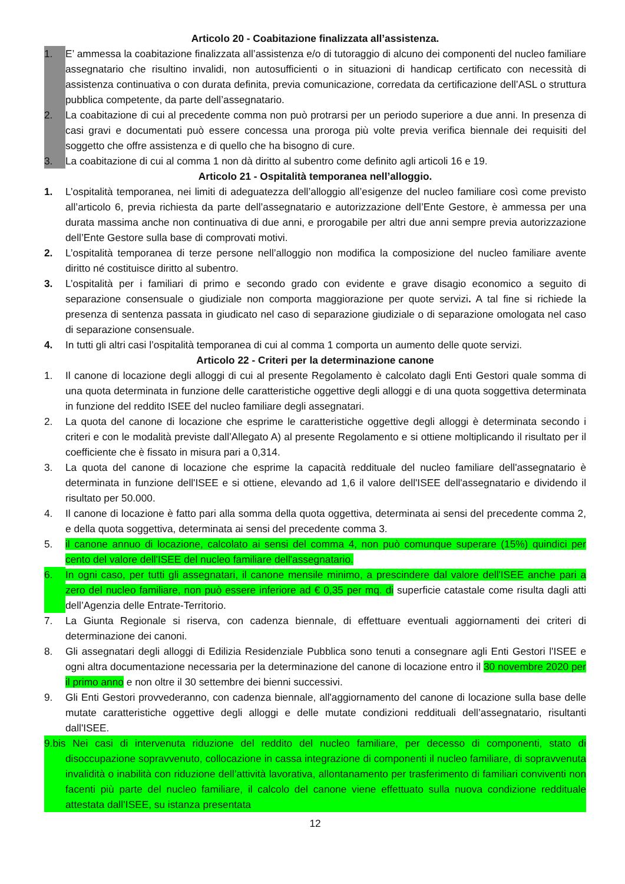Articolo 20 - Coabitazione finalizzata all’assistenza.
1. E’ ammessa la coabitazione finalizzata all’assistenza e/o di tutoraggio di alcuno dei componenti del nucleo familiare assegnatario che risultino invalidi, non autosufficienti o in situazioni di handicap certificato con necessità di assistenza continuativa o con durata definita, previa comunicazione, corredata da certificazione dell’ASL o struttura pubblica competente, da parte dell’assegnatario.
2. La coabitazione di cui al precedente comma non può protrarsi per un periodo superiore a due anni. In presenza di casi gravi e documentati può essere concessa una proroga più volte previa verifica biennale dei requisiti del soggetto che offre assistenza e di quello che ha bisogno di cure.
3. La coabitazione di cui al comma 1 non dà diritto al subentro come definito agli articoli 16 e 19.
Articolo 21 - Ospitalità temporanea nell’alloggio.
1. L’ospitalità temporanea, nei limiti di adeguatezza dell’alloggio all’esigenze del nucleo familiare così come previsto all’articolo 6, previa richiesta da parte dell’assegnatario e autorizzazione dell’Ente Gestore, è ammessa per una durata massima anche non continuativa di due anni, e prorogabile per altri due anni sempre previa autorizzazione dell’Ente Gestore sulla base di comprovati motivi.
2. L’ospitalità temporanea di terze persone nell’alloggio non modifica la composizione del nucleo familiare avente diritto né costituisce diritto al subentro.
3. L’ospitalità per i familiari di primo e secondo grado con evidente e grave disagio economico a seguito di separazione consensuale o giudiziale non comporta maggiorazione per quote servizi. A tal fine si richiede la presenza di sentenza passata in giudicato nel caso di separazione giudiziale o di separazione omologata nel caso di separazione consensuale.
4. In tutti gli altri casi l’ospitalità temporanea di cui al comma 1 comporta un aumento delle quote servizi.
Articolo 22 - Criteri per la determinazione canone
1. Il canone di locazione degli alloggi di cui al presente Regolamento è calcolato dagli Enti Gestori quale somma di una quota determinata in funzione delle caratteristiche oggettive degli alloggi e di una quota soggettiva determinata in funzione del reddito ISEE del nucleo familiare degli assegnatari.
2. La quota del canone di locazione che esprime le caratteristiche oggettive degli alloggi è determinata secondo i criteri e con le modalità previste dall’Allegato A) al presente Regolamento e si ottiene moltiplicando il risultato per il coefficiente che è fissato in misura pari a 0,314.
3. La quota del canone di locazione che esprime la capacità reddituale del nucleo familiare dell'assegnatario è determinata in funzione dell'ISEE e si ottiene, elevando ad 1,6 il valore dell'ISEE dell'assegnatario e dividendo il risultato per 50.000.
4. Il canone di locazione è fatto pari alla somma della quota oggettiva, determinata ai sensi del precedente comma 2, e della quota soggettiva, determinata ai sensi del precedente comma 3.
5. il canone annuo di locazione, calcolato ai sensi del comma 4, non può comunque superare (15%) quindici per cento del valore dell'ISEE del nucleo familiare dell'assegnatario.
6. In ogni caso, per tutti gli assegnatari, il canone mensile minimo, a prescindere dal valore dell'ISEE anche pari a zero del nucleo familiare, non può essere inferiore ad € 0,35 per mq. di superficie catastale come risulta dagli atti dell’Agenzia delle Entrate-Territorio.
7. La Giunta Regionale si riserva, con cadenza biennale, di effettuare eventuali aggiornamenti dei criteri di determinazione dei canoni.
8. Gli assegnatari degli alloggi di Edilizia Residenziale Pubblica sono tenuti a consegnare agli Enti Gestori l'ISEE e ogni altra documentazione necessaria per la determinazione del canone di locazione entro il 30 novembre 2020 per il primo anno e non oltre il 30 settembre dei bienni successivi.
9. Gli Enti Gestori provvederanno, con cadenza biennale, all'aggiornamento del canone di locazione sulla base delle mutate caratteristiche oggettive degli alloggi e delle mutate condizioni reddituali dell’assegnatario, risultanti dall'ISEE.
9.bis Nei casi di intervenuta riduzione del reddito del nucleo familiare, per decesso di componenti, stato di disoccupazione sopravvenuto, collocazione in cassa integrazione di componenti il nucleo familiare, di sopravvenuta invalidità o inabilità con riduzione dell’attività lavorativa, allontanamento per trasferimento di familiari conviventi non facenti più parte del nucleo familiare, il calcolo del canone viene effettuato sulla nuova condizione reddituale attestata dall’ISEE, su istanza presentata
12